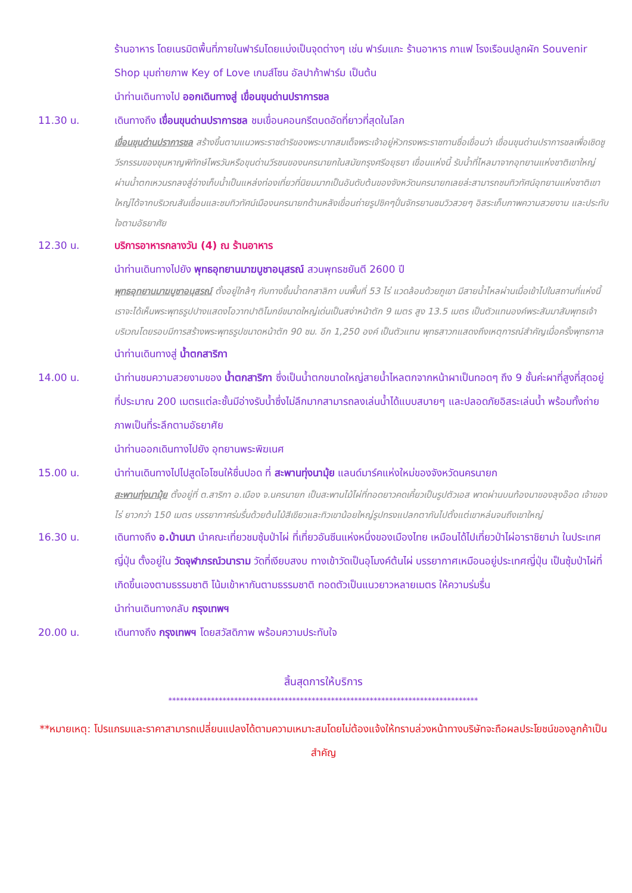ร้านอาหาร โดยเนรมิตพื้นที่ภายในฟาร์มโดยแบ่งเป็นจุดต่างๆ เช่น ฟาร์มแกะ ร้านอาหาร กาแฟ โรงเรือนปลูกผัก Souvenir Shop มุมถ่ายภาพ Key of Love เกมส์โซน อัลปาก้าฟาร์ม เป็นต้น
นำท่านเดินทางไป ออกเดินทางสู่ เขื่อนขุนด่านปราการชล
11.30 น. เดินทางถึง เขื่อนขุนด่านปราการชล ชมเขื่อนคอนกรีตบดอัดที่ยาวที่สุดในโลก
เขื่อนขุนด่านปราการชล สร้างขึ้นตามแนวพระราชดำริของพระบาทสมเด็จพระเจ้าอยู่หัวทรงพระราชทานชื่อเขื่อนว่า เขื่อนขุนด่านปราการชลเพื่อเชิดชูวีรกรรมของขุนหาญพิทักษ์ไพรวันหรือขุนด่านวีรชนของนครนายกในสมัยกรุงศรีอยุธยา เขื่อนแห่งนี้ รับน้ำที่ไหลมาจากอุทยานแห่งชาติเขาใหญ่ผ่านน้ำตกเหวนรกลงสู่อ่างเก็บน้ำเป็นแหล่งท่องเที่ยวที่นิยมมากเป็นอันดับต้นของจังหวัดนครนายกเลยล่ะสามารถชมทิวทัศน์อุทยานแห่งชาติเขาใหญ่ได้จากบริเวณสันเขื่อนและชมทิวทัศน์เมืองนครนายกด้านหลังเขื่อนถ่ายรูปชิคๆปั่นจักรยานชมวิวสวยๆ อิสระเก็บภาพความสวยงาม และประทับใจตามอัธยาศัย
12.30 น. บริการอาหารกลางวัน (4) ณ ร้านอาหาร
นำท่านเดินทางไปยัง พุทธอุทยานมาฆบูชาอนุสรณ์ สวนพุทธชยันตี 2600 ปี
พุทธอุทยานมาฆบูชาอนุสรณ์ ตั้งอยู่ใกล้ๆ กับทางขึ้นน้ำตกสาลิกา บนพื้นที่ 53 ไร่ แวดล้อมด้วยภูเขา มีสายน้ำไหลผ่านเมื่อเข้าไปในสถานที่แห่งนี้เราจะได้เห็นพระพุทธรูปปางแสดงโอวาทปาติโมกข์ขนาดใหญ่เด่นเป็นสง่าหน้าตัก 9 เมตร สูง 13.5 เมตร เป็นตัวแทนองค์พระสัมมาสัมพุทธเจ้า บริเวณโดยรอบมีการสร้างพระพุทธรูปขนาดหน้าตัก 90 ซม. อีก 1,250 องค์ เป็นตัวแทน พุทธสาวกแสดงถึงเหตุการณ์สำคัญเมื่อครั้งพุทธกาล
นำท่านเดินทางสู่ น้ำตกสาริกา
14.00 น. นำท่านชมความสวยงามของ น้ำตกสาริกา ซึ่งเป็นน้ำตกขนาดใหญ่สายน้ำไหลตกจากหน้าผาเป็นทอดๆ ถึง 9 ชั้นค่ะผาที่สูงที่สุดอยู่ที่ประมาณ 200 เมตรแต่ละชั้นมีอ่างรับน้ำซึ่งไม่ลึกมากสามารถลงเล่นน้ำได้แบบสบายๆ และปลอดภัยอิสระเล่นน้ำ พร้อมทั้งถ่ายภาพเป็นที่ระลึกตามอัธยาศัย
นำท่านออกเดินทางไปยัง อุทยานพระพิฆเนศ
15.00 น. นำท่านเดินทางไปไปสูดโอโซนให้ชื่นปอด ที่ สะพานทุ่งนามุ้ย แลนด์มาร์คแห่งใหม่ของจังหวัดนครนายก
สะพานทุ่งนามุ้ย ตั้งอยู่ที่ ต.สาริกา อ.เมือง จ.นครนายก เป็นสะพานไม้ไผ่ที่ทอดยาวคดเคี้ยวเป็นรูปตัวเอส พาดผ่านบนท้องนาของลุงอ๊อด เจ้าของไร่ ยาวกว่า 150 เมตร บรรยากาศร่มรื่นด้วยต้นไม้สีเขียวและทิวเขาน้อยใหญ่รูปทรงแปลกตากันไปตั้งแต่เขาหล่นจนถึงเขาใหญ่
16.30 น. เดินทางถึง อ.บ้านนา นำคณะเที่ยวชมซุ้มป่าไผ่ ที่เที่ยวอันซีนแห่งหนึ่งของเมืองไทย เหมือนได้ไปเที่ยวป่าไผ่อาราชิยาม่า ในประเทศญี่ปุ่น ตั้งอยู่ใน วัดจุฬาภรณ์วนาราม วัดที่เงียบสงบ ทางเข้าวัดเป็นอุโมงค์ต้นไผ่ บรรยากาศเหมือนอยู่ประเทศญี่ปุ่น เป็นซุ้มป่าไผ่ที่เกิดขึ้นเองตามธรรมชาติ โน้มเข้าหากันตามธรรมชาติ ทอดตัวเป็นแนวยาวหลายเมตร ให้ความร่มรื่น
นำท่านเดินทางกลับ กรุงเทพฯ
20.00 น. เดินทางถึง กรุงเทพฯ โดยสวัสดิภาพ พร้อมความประทับใจ
สิ้นสุดการให้บริการ
********************************************************************************
**หมายเหตุ: โปรแกรมและราคาสามารถเปลี่ยนแปลงได้ตามความเหมาะสมโดยไม่ต้องแจ้งให้ทราบล่วงหน้าทางบริษัทจะถือผลประโยชน์ของลูกค้าเป็นสำคัญ